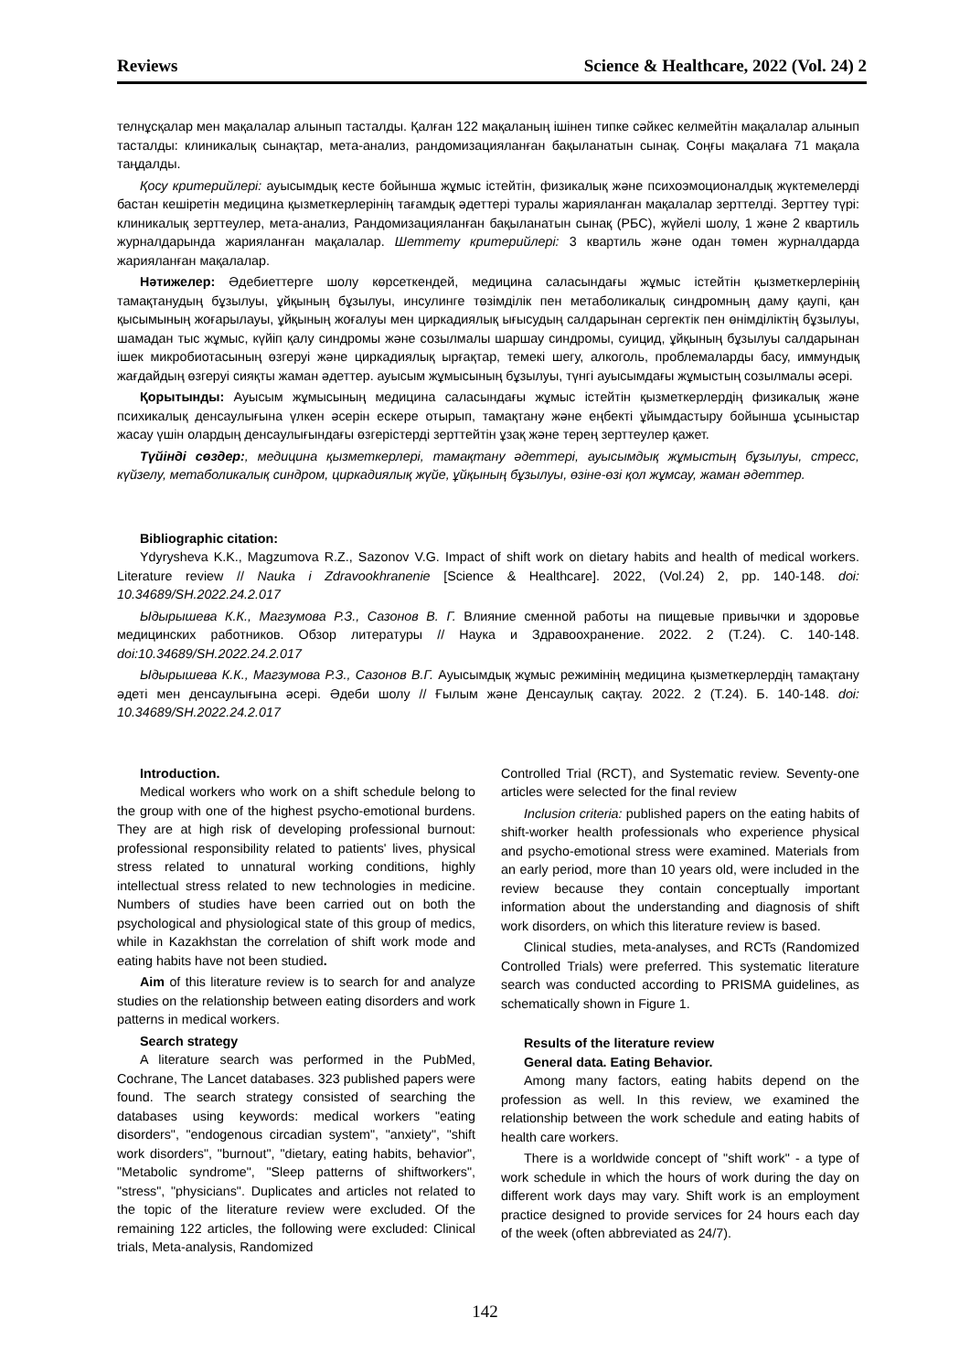Reviews Science & Healthcare, 2022 (Vol. 24) 2
телнұсқалар мен мақалалар алынып тасталды. Қалған 122 мақаланың ішінен типке сәйкес келмейтін мақалалар алынып тасталды: клиникалық сынақтар, мета-анализ, рандомизацияланған бақыланатын сынақ. Соңғы мақалаға 71 мақала таңдалды.
Қосу критерийлері: ауысымдық кесте бойынша жұмыс істейтін, физикалық және психоэмоционалдық жүктемелерді бастан кешіретін медицина қызметкерлерінің тағамдық әдеттері туралы жарияланған мақалалар зерттелді. Зерттеу түрі: клиникалық зерттеулер, мета-анализ, Рандомизацияланған бақыланатын сынақ (РБС), жүйелі шолу, 1 және 2 квартиль журналдарында жарияланған мақалалар. Шеттету критерийлері: 3 квартиль және одан төмен журналдарда жарияланған мақалалар.
Нәтижелер: Әдебиеттерге шолу көрсеткендей, медицина саласындағы жұмыс істейтін қызметкерлерінің тамақтанудың бұзылуы, ұйқының бұзылуы, инсулинге төзімділік пен метаболикалық синдромның даму қаупі, қан қысымының жоғарылауы, ұйқының жоғалуы мен циркадиялық ығысудың салдарынан сергектік пен өнімділіктің бұзылуы, шамадан тыс жұмыс, күйіп қалу синдромы және созылмалы шаршау синдромы, суицид, ұйқының бұзылуы салдарынан ішек микробиотасының өзгеруі және циркадиялық ырғақтар, темекі шегу, алкоголь, проблемаларды басу, иммундық жағдайдың өзгеруі сияқты жаман әдеттер. ауысым жұмысының бұзылуы, түнгі ауысымдағы жұмыстың созылмалы әсері.
Қорытынды: Ауысым жұмысының медицина саласындағы жұмыс істейтін қызметкерлердің физикалық және психикалық денсаулығына үлкен әсерін ескере отырып, тамақтану және еңбекті ұйымдастыру бойынша ұсыныстар жасау үшін олардың денсаулығындағы өзгерістерді зерттейтін ұзақ және терең зерттеулер қажет.
Түйінді сөздер:, медицина қызметкерлері, тамақтану әдеттері, ауысымдық жұмыстың бұзылуы, стресс, күйзелу, метаболикалық синдром, циркадиялық жүйе, ұйқының бұзылуы, өзіне-өзі қол жұмсау, жаман әдеттер.
Bibliographic citation:
Ydyrysheva K.K., Magzumova R.Z., Sazonov V.G. Impact of shift work on dietary habits and health of medical workers. Literature review // Nauka i Zdravookhranenie [Science & Healthcare]. 2022, (Vol.24) 2, pp. 140-148. doi: 10.34689/SH.2022.24.2.017
Ыдырышева К.К., Магзумова Р.З., Сазонов В. Г. Влияние сменной работы на пищевые привычки и здоровье медицинских работников. Обзор литературы // Наука и Здравоохранение. 2022. 2 (Т.24). С. 140-148. doi:10.34689/SH.2022.24.2.017
Ыдырышева К.К., Магзумова Р.З., Сазонов В.Г. Ауысымдық жұмыс режимінің медицина қызметкерлердің тамақтану әдеті мен денсаулығына әсері. Әдеби шолу // Ғылым және Денсаулық сақтау. 2022. 2 (Т.24). Б. 140-148. doi: 10.34689/SH.2022.24.2.017
Introduction.
Medical workers who work on a shift schedule belong to the group with one of the highest psycho-emotional burdens. They are at high risk of developing professional burnout: professional responsibility related to patients' lives, physical stress related to unnatural working conditions, highly intellectual stress related to new technologies in medicine. Numbers of studies have been carried out on both the psychological and physiological state of this group of medics, while in Kazakhstan the correlation of shift work mode and eating habits have not been studied.
Aim of this literature review is to search for and analyze studies on the relationship between eating disorders and work patterns in medical workers.
Search strategy
A literature search was performed in the PubMed, Cochrane, The Lancet databases. 323 published papers were found. The search strategy consisted of searching the databases using keywords: medical workers "eating disorders", "endogenous circadian system", "anxiety", "shift work disorders", "burnout", "dietary, eating habits, behavior", "Metabolic syndrome", "Sleep patterns of shiftworkers", "stress", "physicians". Duplicates and articles not related to the topic of the literature review were excluded. Of the remaining 122 articles, the following were excluded: Clinical trials, Meta-analysis, Randomized
Controlled Trial (RCT), and Systematic review. Seventy-one articles were selected for the final review
Inclusion criteria: published papers on the eating habits of shift-worker health professionals who experience physical and psycho-emotional stress were examined. Materials from an early period, more than 10 years old, were included in the review because they contain conceptually important information about the understanding and diagnosis of shift work disorders, on which this literature review is based.
Clinical studies, meta-analyses, and RCTs (Randomized Controlled Trials) were preferred. This systematic literature search was conducted according to PRISMA guidelines, as schematically shown in Figure 1.
Results of the literature review
General data. Eating Behavior.
Among many factors, eating habits depend on the profession as well. In this review, we examined the relationship between the work schedule and eating habits of health care workers.
There is a worldwide concept of "shift work" - a type of work schedule in which the hours of work during the day on different work days may vary. Shift work is an employment practice designed to provide services for 24 hours each day of the week (often abbreviated as 24/7).
142